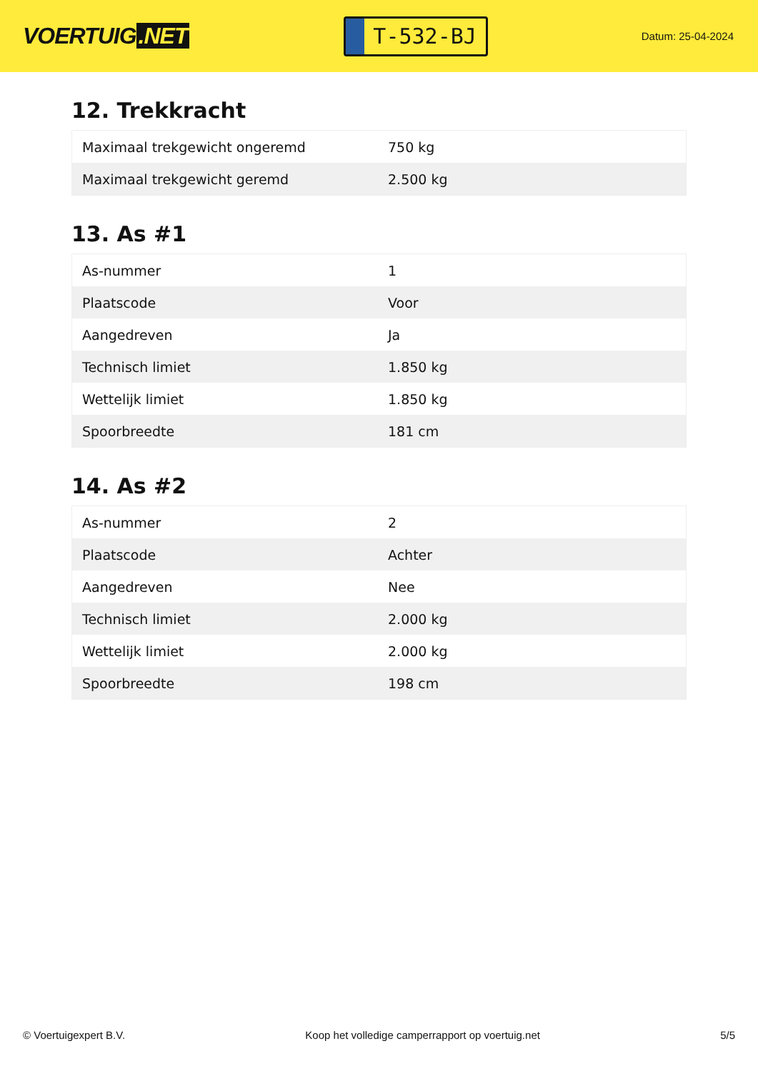VOERTUIG.NET
T-532-BJ
Datum: 25-04-2024
12. Trekkracht
| Maximaal trekgewicht ongeremd | 750 kg |
| Maximaal trekgewicht geremd | 2.500 kg |
13. As #1
| As-nummer | 1 |
| Plaatscode | Voor |
| Aangedreven | Ja |
| Technisch limiet | 1.850 kg |
| Wettelijk limiet | 1.850 kg |
| Spoorbreedte | 181 cm |
14. As #2
| As-nummer | 2 |
| Plaatscode | Achter |
| Aangedreven | Nee |
| Technisch limiet | 2.000 kg |
| Wettelijk limiet | 2.000 kg |
| Spoorbreedte | 198 cm |
© Voertuigexpert B.V. Koop het volledige camperrapport op voertuig.net 5/5